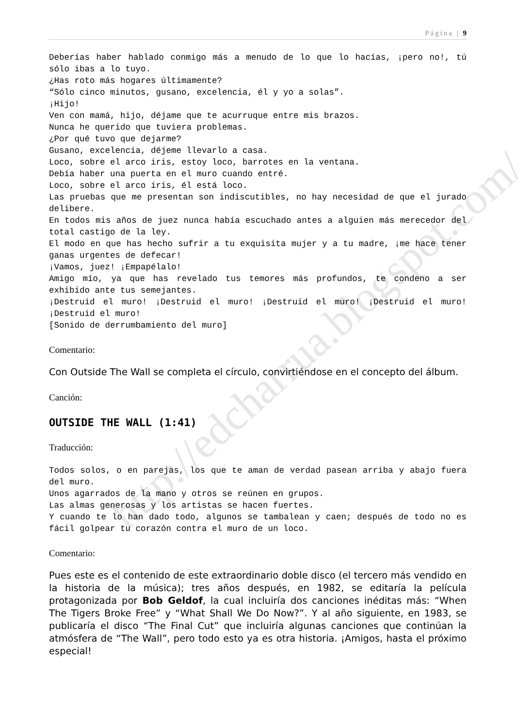http://edcharrua.blogspot.com/
Página | 9
Deberías haber hablado conmigo más a menudo de lo que lo hacías, ¡pero no!, tú sólo ibas a lo tuyo.
¿Has roto más hogares últimamente?
“Sólo cinco minutos, gusano, excelencia, él y yo a solas”.
¡Hijo!
Ven con mamá, hijo, déjame que te acurruque entre mis brazos.
Nunca he querido que tuviera problemas.
¿Por qué tuvo que dejarme?
Gusano, excelencia, déjeme llevarlo a casa.
Loco, sobre el arco iris, estoy loco, barrotes en la ventana.
Debía haber una puerta en el muro cuando entré.
Loco, sobre el arco iris, él está loco.
Las pruebas que me presentan son indiscutibles, no hay necesidad de que el jurado delibere.
En todos mis años de juez nunca había escuchado antes a alguien más merecedor del total castigo de la ley.
El modo en que has hecho sufrir a tu exquisita mujer y a tu madre, ¡me hace tener ganas urgentes de defecar!
¡Vamos, juez! ¡Empapélalo!
Amigo mío, ya que has revelado tus temores más profundos, te condeno a ser exhibido ante tus semejantes.
¡Destruid el muro! ¡Destruid el muro! ¡Destruid el muro! ¡Destruid el muro! ¡Destruid el muro!
[Sonido de derrumbamiento del muro]
Comentario:
Con Outside The Wall se completa el círculo, convirtiéndose en el concepto del álbum.
Canción:
OUTSIDE THE WALL (1:41)
Traducción:
Todos solos, o en parejas, los que te aman de verdad pasean arriba y abajo fuera del muro.
Unos agarrados de la mano y otros se reúnen en grupos.
Las almas generosas y los artistas se hacen fuertes.
Y cuando te lo han dado todo, algunos se tambalean y caen; después de todo no es fácil golpear tu corazón contra el muro de un loco.
Comentario:
Pues este es el contenido de este extraordinario doble disco (el tercero más vendido en la historia de la música); tres años después, en 1982, se editaría la película protagonizada por Bob Geldof, la cual incluiría dos canciones inéditas más: “When The Tigers Broke Free” y “What Shall We Do Now?”. Y al año siguiente, en 1983, se publicaría el disco “The Final Cut” que incluiría algunas canciones que continúan la atmósfera de “The Wall”, pero todo esto ya es otra historia. ¡Amigos, hasta el próximo especial!